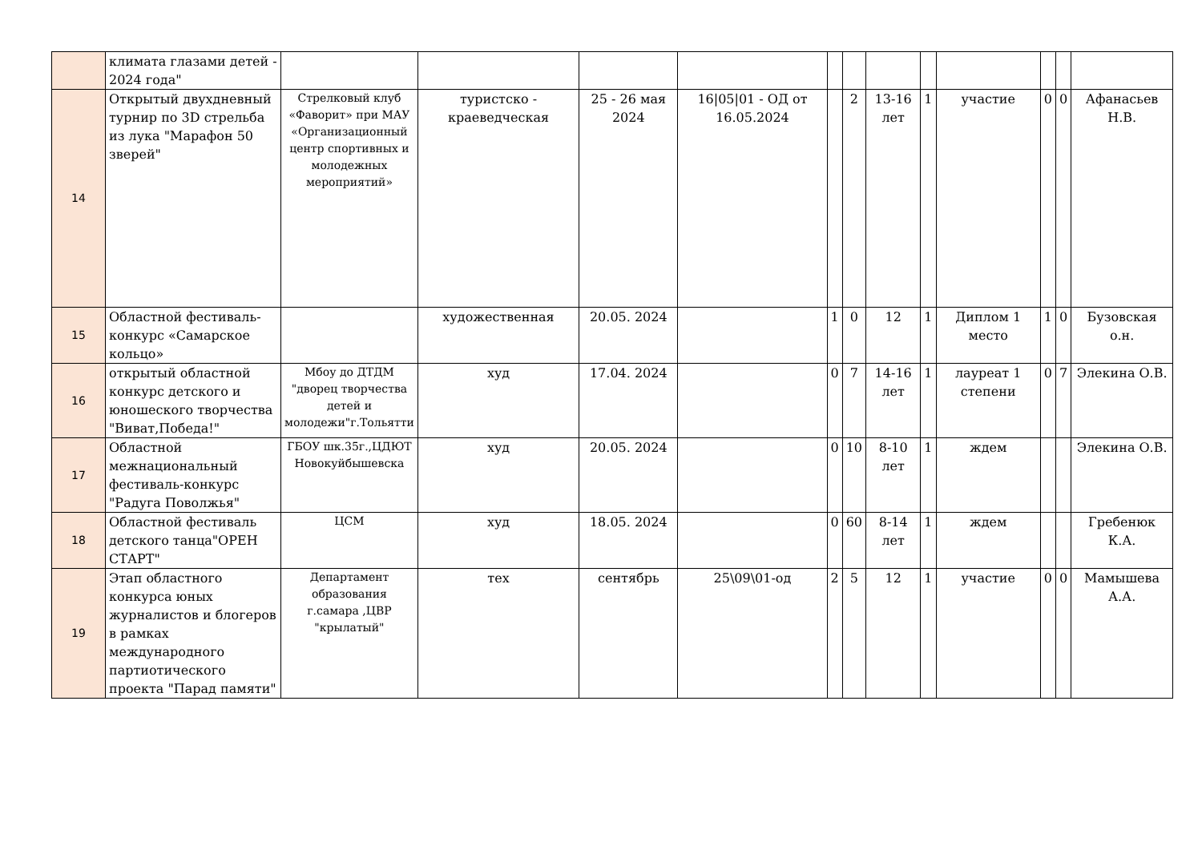| | климата глазами детей - 2024 года" | | | | | | | | | | | | |
| 14 | Открытый двухдневный турнир по 3D стрельба из лука "Марафон 50 зверей" | Стрелковый клуб «Фаворит» при МАУ «Организационный центр спортивных и молодежных мероприятий» | туристско - краеведческая | 25 - 26 мая 2024 | 16/05/01 - ОД от 16.05.2024 | | 2 | 13-16 лет | 1 | участие | 0 | 0 | Афанасьев Н.В. |
| 15 | Областной фестиваль-конкурс «Самарское кольцо» | | художественная | 20.05. 2024 | | 1 | 0 | 12 | 1 | Диплом 1 место | 1 | 0 | Бузовская о.н. |
| 16 | открытый областной конкурс детского и юношеского творчества "Виват,Победа!" | Мбоу до ДТДМ "дворец творчества детей и молодежи"г.Тольятти | худ | 17.04. 2024 | | 0 | 7 | 14-16 лет | 1 | лауреат 1 степени | 0 | 7 | Элекина О.В. |
| 17 | Областной межнациональный фестиваль-конкурс "Радуга Поволжья" | ГБОУ шк.35г.,ЦДЮТ Новокуйбышевска | худ | 20.05. 2024 | | 0 | 10 | 8-10 лет | 1 | ждем | | | Элекина О.В. |
| 18 | Областной фестиваль детского танца"ОРЕН СТАРТ" | ЦСМ | худ | 18.05. 2024 | | 0 | 60 | 8-14 лет | 1 | ждем | | | Гребенюк К.А. |
| 19 | Этап областного конкурса юных журналистов и блогеров в рамках международного партиотического проекта "Парад памяти" | Департамент образования г.самара ,ЦВР "крылатый" | тех | сентябрь | 25\09\01-од | 2 | 5 | 12 | 1 | участие | 0 | 0 | Мамышева А.А. |